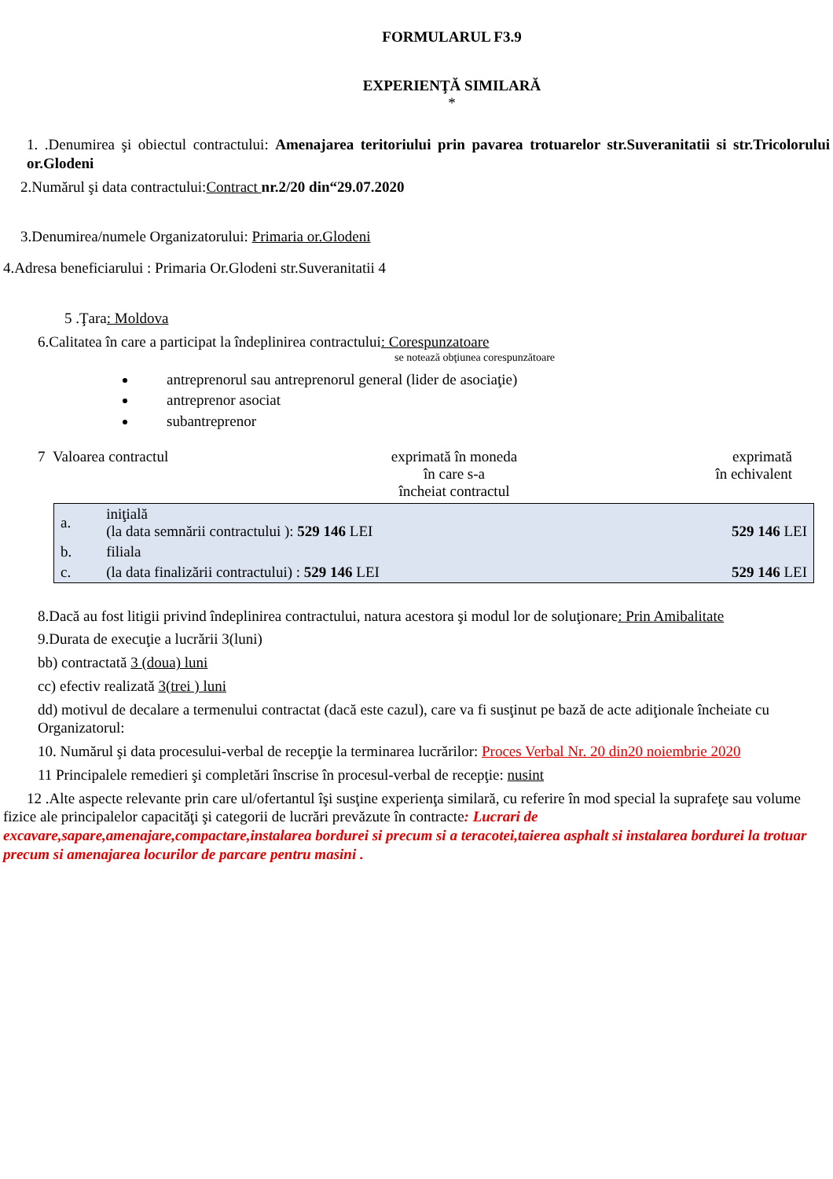FORMULARUL F3.9
EXPERIENŢĂ SIMILARĂ
*
1. .Denumirea şi obiectul contractului: Amenajarea teritoriului prin pavarea trotuarelor str.Suveranitatii si str.Tricolorului or.Glodeni
2.Numărul şi data contractului:Contract nr.2/20 din“29.07.2020
3.Denumirea/numele Organizatorului: Primaria or.Glodeni
4.Adresa beneficiarului : Primaria Or.Glodeni str.Suveranitatii 4
5 .Ţara: Moldova
6.Calitatea în care a participat la îndeplinirea contractului: Corespunzatoare
se notează obţiunea corespunzătoare
antreprenorul sau antreprenorul general (lider de asociaţie)
antreprenor asociat
subantreprenor
7 Valoarea contractul exprimată în moneda
în care s-a
încheiat contractul
exprimată
în echivalent
| a. | iniţială (la data semnării contractului ): 529 146 LEI | 529 146 LEI |
| b. | filiala | |
| c. | (la data finalizării contractului) : 529 146 LEI | 529 146 LEI |
8.Dacă au fost litigii privind îndeplinirea contractului, natura acestora şi modul lor de soluţionare: Prin Amibalitate
9.Durata de execuţie a lucrării 3(luni)
bb) contractată 3 (doua) luni
cc) efectiv realizată 3(trei ) luni
dd) motivul de decalare a termenului contractat (dacă este cazul), care va fi susţinut pe bază de acte adiţionale încheiate cu Organizatorul:
10. Numărul şi data procesului-verbal de recepţie la terminarea lucrărilor: Proces Verbal Nr. 20 din20 noiembrie 2020
11 Principalele remedieri şi completări înscrise în procesul-verbal de recepţie: nusint
12 .Alte aspecte relevante prin care ul/ofertantul îşi susţine experienţa similară, cu referire în mod special la suprafeţe sau volume fizice ale principalelor capacităţi şi categorii de lucrări prevăzute în contracte: Lucrari de excavare,sapare,amenajare,compactare,instalarea bordurei si precum si a teracotei,taierea asphalt si instalarea bordurei la trotuar precum si amenajarea locurilor de parcare pentru masini .